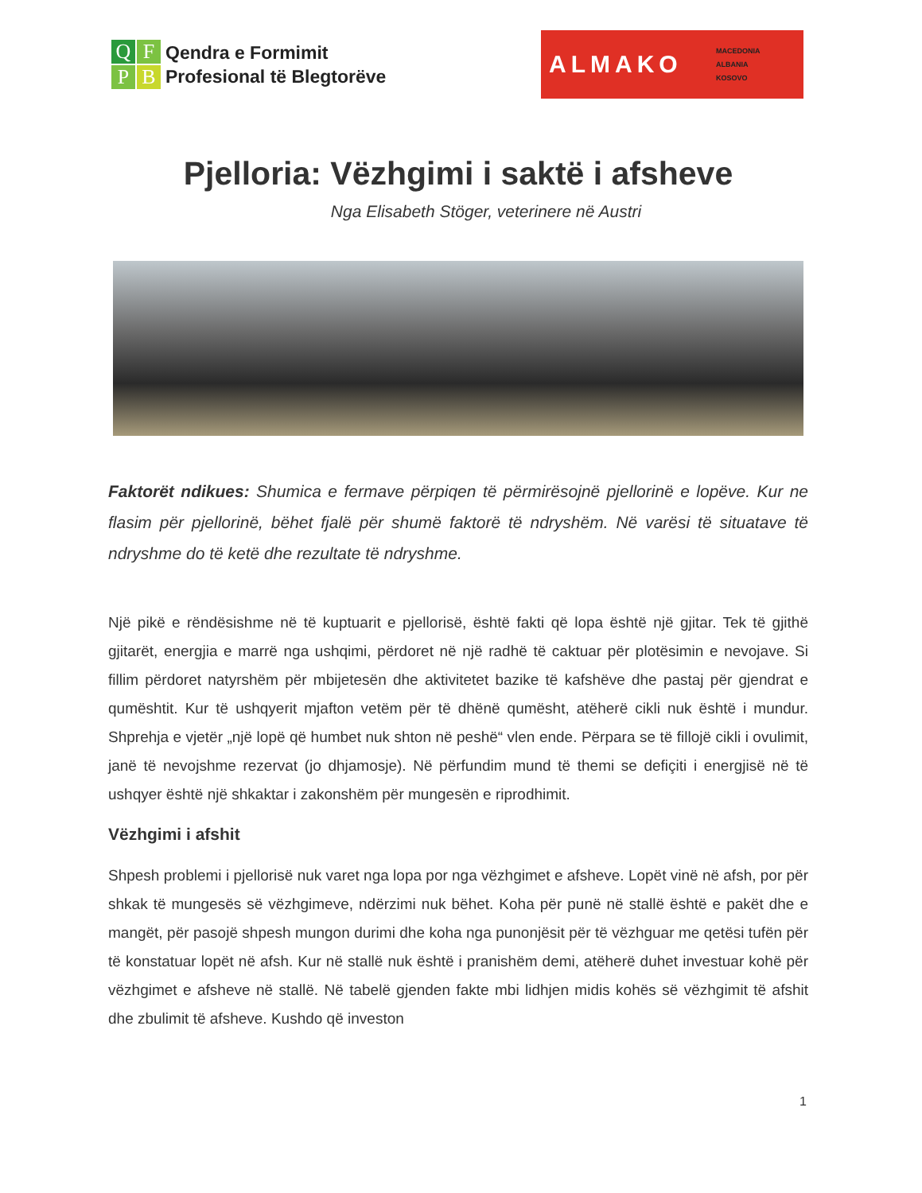Q
F
P
B
Qendra e Formimit
Profesional të Blegtorëve
ALMAKO
MACEDONIA
ALBANIA
KOSOVO
Pjelloria: Vëzhgimi i saktë i afsheve
Nga Elisabeth Stöger, veterinere në Austri
Faktorët ndikues: Shumica e fermave përpiqen të përmirësojnë pjellorinë e lopëve. Kur ne flasim për pjellorinë, bëhet fjalë për shumë faktorë të ndryshëm. Në varësi të situatave të ndryshme do të ketë dhe rezultate të ndryshme.
Një pikë e rëndësishme në të kuptuarit e pjellorisë, është fakti që lopa është një gjitar. Tek të gjithë gjitarët, energjia e marrë nga ushqimi, përdoret në një radhë të caktuar për plotësimin e nevojave. Si fillim përdoret natyrshëm për mbijetesën dhe aktivitetet bazike të kafshëve dhe pastaj për gjendrat e qumështit. Kur të ushqyerit mjafton vetëm për të dhënë qumësht, atëherë cikli nuk është i mundur. Shprehja e vjetër „një lopë që humbet nuk shton në peshë“ vlen ende. Përpara se të fillojë cikli i ovulimit, janë të nevojshme rezervat (jo dhjamosje). Në përfundim mund të themi se defiçiti i energjisë në të ushqyer është një shkaktar i zakonshëm për mungesën e riprodhimit.
Vëzhgimi i afshit
Shpesh problemi i pjellorisë nuk varet nga lopa por nga vëzhgimet e afsheve. Lopët vinë në afsh, por për shkak të mungesës së vëzhgimeve, ndërzimi nuk bëhet. Koha për punë në stallë është e pakët dhe e mangët, për pasojë shpesh mungon durimi dhe koha nga punonjësit për të vëzhguar me qetësi tufën për të konstatuar lopët në afsh. Kur në stallë nuk është i pranishëm demi, atëherë duhet investuar kohë për vëzhgimet e afsheve në stallë. Në tabelë gjenden fakte mbi lidhjen midis kohës së vëzhgimit të afshit dhe zbulimit të afsheve. Kushdo që investon
1